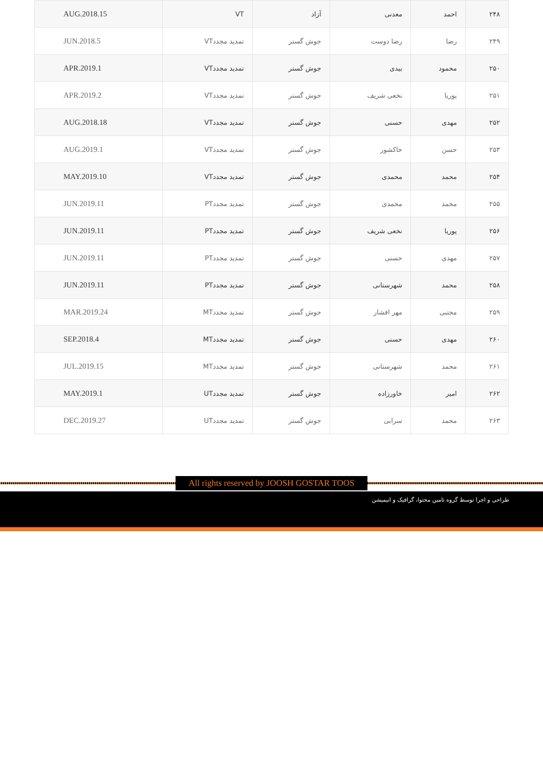| ۲۴۸ | احمد | معدنی | آزاد | VT | AUG.2018.15 |
| ۲۴۹ | رضا | رضا دوست | جوش گستر | تمدید مجددVT | JUN.2018.5 |
| ۲۵۰ | محمود | بیدی | جوش گستر | تمدید مجددVT | APR.2019.1 |
| ۲۵۱ | پوریا | نخعی شریف | جوش گستر | تمدید مجددVT | APR.2019.2 |
| ۲۵۲ | مهدی | حسنی | جوش گستر | تمدید مجددVT | AUG.2018.18 |
| ۲۵۳ | حسن | خاکشور | جوش گستر | تمدید مجددVT | AUG.2019.1 |
| ۲۵۴ | محمد | محمدی | جوش گستر | تمدید مجددVT | MAY.2019.10 |
| ۲۵۵ | محمد | محمدی | جوش گستر | تمدید مجددPT | JUN.2019.11 |
| ۲۵۶ | پوریا | نخعی شریف | جوش گستر | تمدید مجددPT | JUN.2019.11 |
| ۲۵۷ | مهدی | حسنی | جوش گستر | تمدید مجددPT | JUN.2019.11 |
| ۲۵۸ | محمد | شهرستانی | جوش گستر | تمدید مجددPT | JUN.2019.11 |
| ۲۵۹ | مجتبی | مهر افشار | جوش گستر | تمدید مجددMT | MAR.2019.24 |
| ۲۶۰ | مهدی | حسنی | جوش گستر | تمدید مجددMT | SEP.2018.4 |
| ۲۶۱ | محمد | شهرستانی | جوش گستر | تمدید مجددMT | JUL.2019.15 |
| ۲۶۲ | امیر | خاورزاده | جوش گستر | تمدید مجددUT | MAY.2019.1 |
| ۲۶۳ | محمد | سرابی | جوش گستر | تمدید مجددUT | DEC.2019.27 |
All rights reserved by JOOSH GOSTAR TOOS
طراحی و اجرا توسط گروه تامین محتوا، گرافیک و انیمیشن